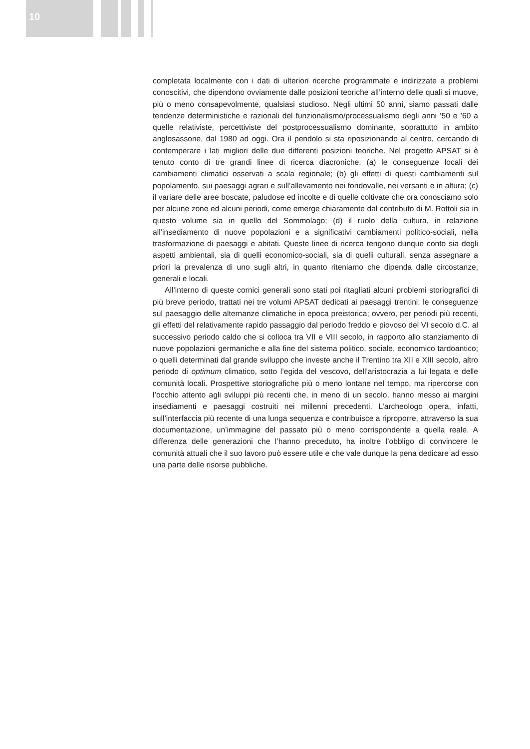10
completata localmente con i dati di ulteriori ricerche programmate e indirizzate a problemi conoscitivi, che dipendono ovviamente dalle posizioni teoriche all’interno delle quali si muove, più o meno consapevolmente, qualsiasi studioso. Negli ultimi 50 anni, siamo passati dalle tendenze deterministiche e razionali del funzionalismo/processualismo degli anni ’50 e ’60 a quelle relativiste, percettiviste del postprocessualismo dominante, soprattutto in ambito anglosassone, dal 1980 ad oggi. Ora il pendolo si sta riposizionando al centro, cercando di contemperare i lati migliori delle due differenti posizioni teoriche. Nel progetto APSAT si è tenuto conto di tre grandi linee di ricerca diacroniche: (a) le conseguenze locali dei cambiamenti climatici osservati a scala regionale; (b) gli effetti di questi cambiamenti sul popolamento, sui paesaggi agrari e sull’allevamento nei fondovalle, nei versanti e in altura; (c) il variare delle aree boscate, paludose ed incolte e di quelle coltivate che ora conosciamo solo per alcune zone ed alcuni periodi, come emerge chiaramente dal contributo di M. Rottoli sia in questo volume sia in quello del Sommolago; (d) il ruolo della cultura, in relazione all’insediamento di nuove popolazioni e a significativi cambiamenti politico-sociali, nella trasformazione di paesaggi e abitati. Queste linee di ricerca tengono dunque conto sia degli aspetti ambientali, sia di quelli economico-sociali, sia di quelli culturali, senza assegnare a priori la prevalenza di uno sugli altri, in quanto riteniamo che dipenda dalle circostanze, generali e locali.
All’interno di queste cornici generali sono stati poi ritagliati alcuni problemi storiografici di più breve periodo, trattati nei tre volumi APSAT dedicati ai paesaggi trentini: le conseguenze sul paesaggio delle alternanze climatiche in epoca preistorica; ovvero, per periodi più recenti, gli effetti del relativamente rapido passaggio dal periodo freddo e piovoso del VI secolo d.C. al successivo periodo caldo che si colloca tra VII e VIII secolo, in rapporto allo stanziamento di nuove popolazioni germaniche e alla fine del sistema politico, sociale, economico tardoantico; o quelli determinati dal grande sviluppo che investe anche il Trentino tra XII e XIII secolo, altro periodo di optimum climatico, sotto l’egida del vescovo, dell’aristocrazia a lui legata e delle comunità locali. Prospettive storiografiche più o meno lontane nel tempo, ma ripercorse con l’occhio attento agli sviluppi più recenti che, in meno di un secolo, hanno messo ai margini insediamenti e paesaggi costruiti nei millenni precedenti. L’archeologo opera, infatti, sull’interfaccia più recente di una lunga sequenza e contribuisce a riproporre, attraverso la sua documentazione, un’immagine del passato più o meno corrispondente a quella reale. A differenza delle generazioni che l’hanno preceduto, ha inoltre l’obbligo di convincere le comunità attuali che il suo lavoro può essere utile e che vale dunque la pena dedicare ad esso una parte delle risorse pubbliche.